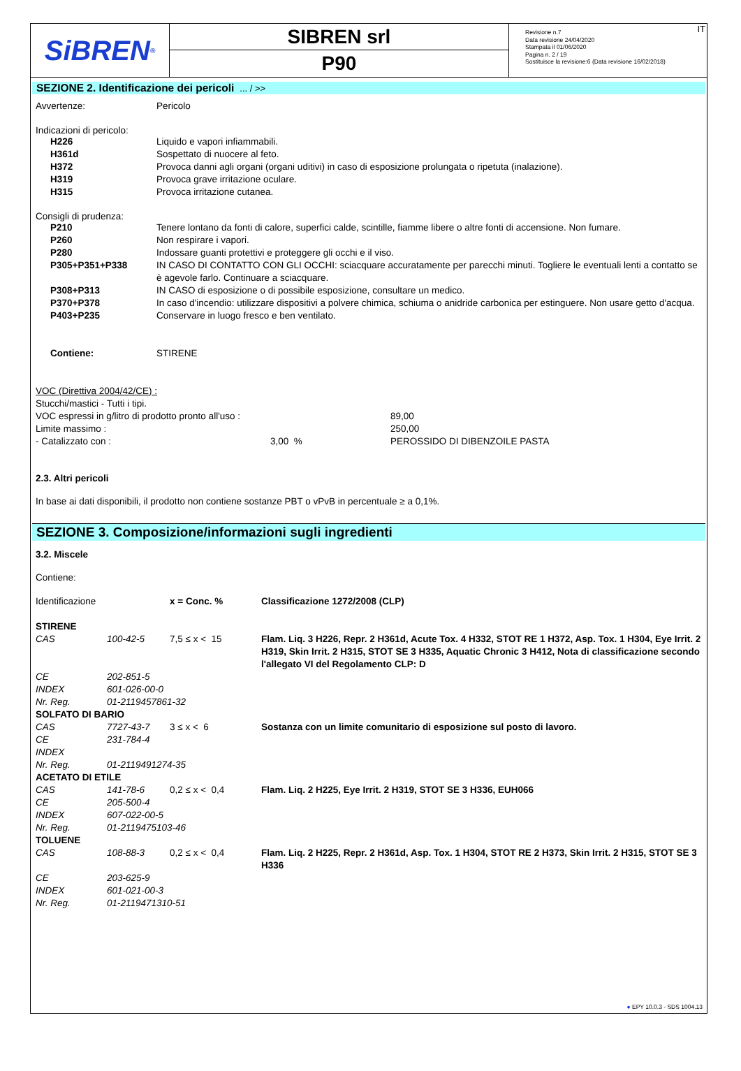SiBREN<sup>®</sup>
SIBREN srl
P90
Revisione n.7
Data revisione 24/04/2020
Stampata il 01/06/2020
Pagina n. 2 / 19
Sostituisce la revisione:6 (Data revisione 16/02/2018)
IT
SEZIONE 2. Identificazione dei pericoli ... / >>
| Avvertenze: | Pericolo |
Indicazioni di pericolo:
| H226 | Liquido e vapori infiammabili. |
| H361d | Sospettato di nuocere al feto. |
| H372 | Provoca danni agli organi (organi uditivi) in caso di esposizione prolungata o ripetuta (inalazione). |
| H319 | Provoca grave irritazione oculare. |
| H315 | Provoca irritazione cutanea. |
Consigli di prudenza:
| P210 | Tenere lontano da fonti di calore, superfici calde, scintille, fiamme libere o altre fonti di accensione. Non fumare. |
| P260 | Non respirare i vapori. |
| P280 | Indossare guanti protettivi e proteggere gli occhi e il viso. |
| P305+P351+P338 | IN CASO DI CONTATTO CON GLI OCCHI: sciacquare accuratamente per parecchi minuti. Togliere le eventuali lenti a contatto se è agevole farlo. Continuare a sciacquare. |
| P308+P313 | IN CASO di esposizione o di possibile esposizione, consultare un medico. |
| P370+P378 | In caso d'incendio: utilizzare dispositivi a polvere chimica, schiuma o anidride carbonica per estinguere. Non usare getto d'acqua. |
| P403+P235 | Conservare in luogo fresco e ben ventilato. |
| Contiene: | STIRENE |
VOC (Direttiva 2004/42/CE) :
Stucchi/mastici - Tutti i tipi.
| VOC espressi in g/litro di prodotto pronto all'uso : | | 89,00 |
| Limite massimo : | | 250,00 |
| - Catalizzato con : | 3,00 % | PEROSSIDO DI DIBENZOILE PASTA |
2.3. Altri pericoli
In base ai dati disponibili, il prodotto non contiene sostanze PBT o vPvB in percentuale ≥ a 0,1%.
SEZIONE 3. Composizione/informazioni sugli ingredienti
3.2. Miscele
Contiene:
| Identificazione | | x = Conc. % | Classificazione 1272/2008 (CLP) |
| STIRENE | | | |
| CAS | 100-42-5 | 7,5 ≤ x < 15 | Flam. Liq. 3 H226, Repr. 2 H361d, Acute Tox. 4 H332, STOT RE 1 H372, Asp. Tox. 1 H304, Eye Irrit. 2 H319, Skin Irrit. 2 H315, STOT SE 3 H335, Aquatic Chronic 3 H412, Nota di classificazione secondo l'allegato VI del Regolamento CLP: D |
| CE | 202-851-5 | | |
| INDEX | 601-026-00-0 | | |
| Nr. Reg. | 01-2119457861-32 | | |
| SOLFATO DI BARIO | | | |
| CAS | 7727-43-7 | 3 ≤ x < 6 | Sostanza con un limite comunitario di esposizione sul posto di lavoro. |
| CE | 231-784-4 | | |
| INDEX | | | |
| Nr. Reg. | 01-2119491274-35 | | |
| ACETATO DI ETILE | | | |
| CAS | 141-78-6 | 0,2 ≤ x < 0,4 | Flam. Liq. 2 H225, Eye Irrit. 2 H319, STOT SE 3 H336, EUH066 |
| CE | 205-500-4 | | |
| INDEX | 607-022-00-5 | | |
| Nr. Reg. | 01-2119475103-46 | | |
| TOLUENE | | | |
| CAS | 108-88-3 | 0,2 ≤ x < 0,4 | Flam. Liq. 2 H225, Repr. 2 H361d, Asp. Tox. 1 H304, STOT RE 2 H373, Skin Irrit. 2 H315, STOT SE 3 H336 |
| CE | 203-625-9 | | |
| INDEX | 601-021-00-3 | | |
| Nr. Reg. | 01-2119471310-51 | | |
● EPY 10.0.3 - SDS 1004.13